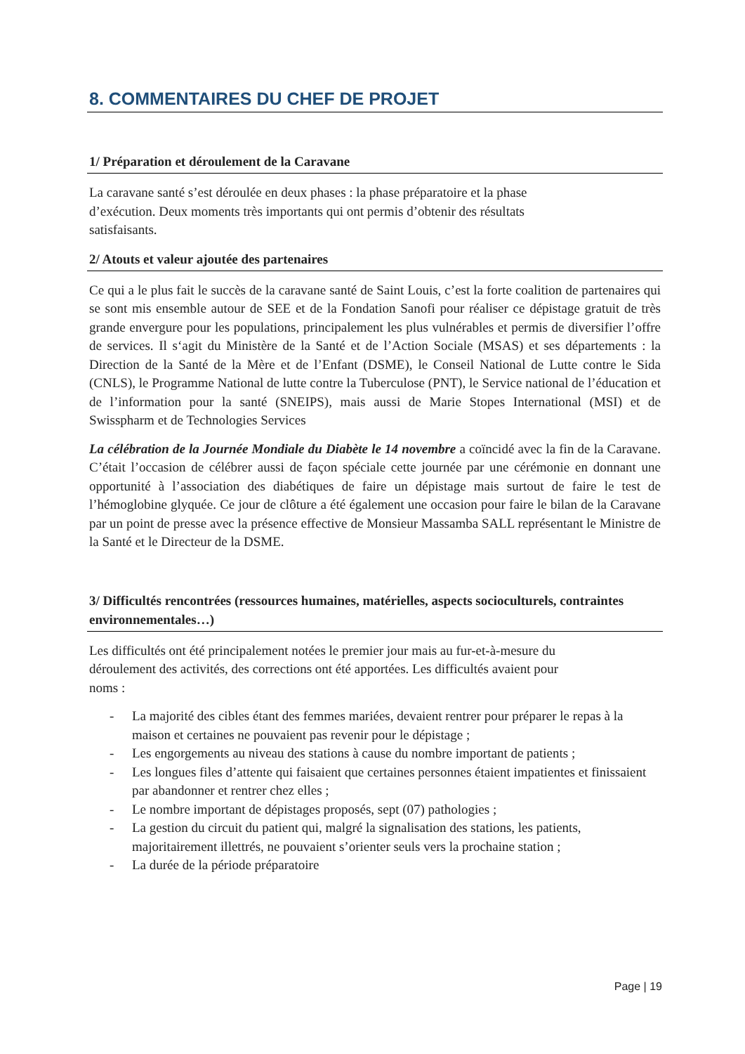8. COMMENTAIRES DU CHEF DE PROJET
1/ Préparation et déroulement de la Caravane
La caravane santé s’est déroulée en deux phases : la phase préparatoire et la phase
d’exécution. Deux moments très importants qui ont permis d’obtenir des résultats
satisfaisants.
2/ Atouts et valeur ajoutée des partenaires
Ce qui a le plus fait le succès de la caravane santé de Saint Louis, c’est la forte coalition de partenaires qui se sont mis ensemble autour de SEE et de la Fondation Sanofi pour réaliser ce dépistage gratuit de très grande envergure pour les populations, principalement les plus vulnérables et permis de diversifier l’offre de services. Il s‘agit du Ministère de la Santé et de l’Action Sociale (MSAS) et ses départements : la Direction de la Santé de la Mère et de l’Enfant (DSME), le Conseil National de Lutte contre le Sida (CNLS), le Programme National de lutte contre la Tuberculose (PNT), le Service national de l’éducation et de l’information pour la santé (SNEIPS), mais aussi de Marie Stopes International (MSI) et de Swisspharm et de Technologies Services
La célébration de la Journée Mondiale du Diabète le 14 novembre a coïncidé avec la fin de la Caravane. C’était l’occasion de célébrer aussi de façon spéciale cette journée par une cérémonie en donnant une opportunité à l’association des diabétiques de faire un dépistage mais surtout de faire le test de l’hémoglobine glyquée. Ce jour de clôture a été également une occasion pour faire le bilan de la Caravane par un point de presse avec la présence effective de Monsieur Massamba SALL représentant le Ministre de la Santé et le Directeur de la DSME.
3/ Difficultés rencontrées (ressources humaines, matérielles, aspects socioculturels, contraintes environnementales…)
Les difficultés ont été principalement notées le premier jour mais au fur-et-à-mesure du
déroulement des activités, des corrections ont été apportées. Les difficultés avaient pour
noms :
- La majorité des cibles étant des femmes mariées, devaient rentrer pour préparer le repas à la maison et certaines ne pouvaient pas revenir pour le dépistage ;
- Les engorgements au niveau des stations à cause du nombre important de patients ;
- Les longues files d’attente qui faisaient que certaines personnes étaient impatientes et finissaient par abandonner et rentrer chez elles ;
- Le nombre important de dépistages proposés, sept (07) pathologies ;
- La gestion du circuit du patient qui, malgré la signalisation des stations, les patients, majoritairement illettrés, ne pouvaient s’orienter seuls vers la prochaine station ;
- La durée de la période préparatoire
Page | 19